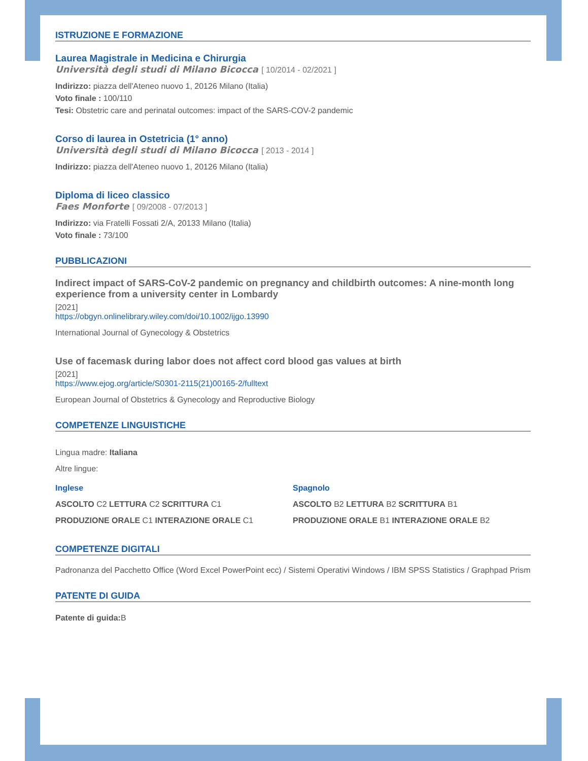ISTRUZIONE E FORMAZIONE
Laurea Magistrale in Medicina e Chirurgia
Università degli studi di Milano Bicocca [ 10/2014 - 02/2021 ]
Indirizzo: piazza dell'Ateneo nuovo 1, 20126 Milano (Italia)
Voto finale : 100/110
Tesi: Obstetric care and perinatal outcomes: impact of the SARS-COV-2 pandemic
Corso di laurea in Ostetricia (1° anno)
Università degli studi di Milano Bicocca [ 2013 - 2014 ]
Indirizzo: piazza dell'Ateneo nuovo 1, 20126 Milano (Italia)
Diploma di liceo classico
Faes Monforte [ 09/2008 - 07/2013 ]
Indirizzo: via Fratelli Fossati 2/A, 20133 Milano (Italia)
Voto finale : 73/100
PUBBLICAZIONI
Indirect impact of SARS-CoV-2 pandemic on pregnancy and childbirth outcomes: A nine-month long experience from a university center in Lombardy
[2021]
https://obgyn.onlinelibrary.wiley.com/doi/10.1002/ijgo.13990
International Journal of Gynecology & Obstetrics
Use of facemask during labor does not affect cord blood gas values at birth
[2021]
https://www.ejog.org/article/S0301-2115(21)00165-2/fulltext
European Journal of Obstetrics & Gynecology and Reproductive Biology
COMPETENZE LINGUISTICHE
Lingua madre: Italiana
Altre lingue:
Inglese
ASCOLTO C2 LETTURA C2 SCRITTURA C1
PRODUZIONE ORALE C1 INTERAZIONE ORALE C1
Spagnolo
ASCOLTO B2 LETTURA B2 SCRITTURA B1
PRODUZIONE ORALE B1 INTERAZIONE ORALE B2
COMPETENZE DIGITALI
Padronanza del Pacchetto Office (Word Excel PowerPoint ecc) / Sistemi Operativi Windows / IBM SPSS Statistics / Graphpad Prism
PATENTE DI GUIDA
Patente di guida: B